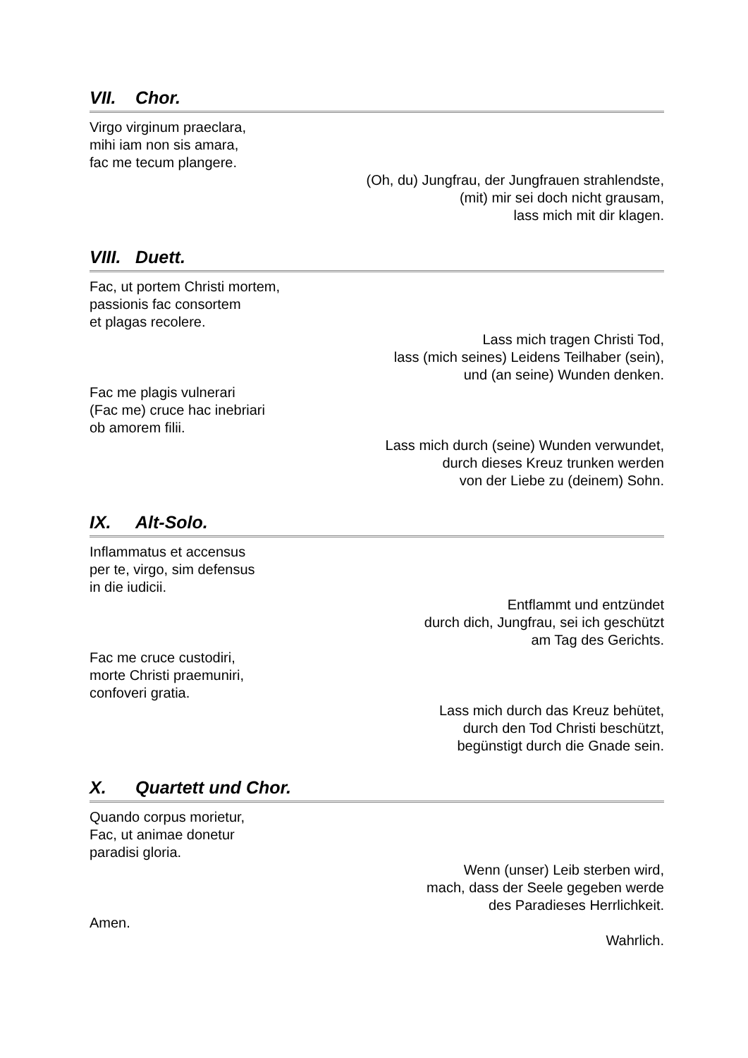VII. Chor.
Virgo virginum praeclara,
mihi iam non sis amara,
fac me tecum plangere.
(Oh, du) Jungfrau, der Jungfrauen strahlendste,
(mit) mir sei doch nicht grausam,
lass mich mit dir klagen.
VIII. Duett.
Fac, ut portem Christi mortem,
passionis fac consortem
et plagas recolere.
Lass mich tragen Christi Tod,
lass (mich seines) Leidens Teilhaber (sein),
und (an seine) Wunden denken.
Fac me plagis vulnerari
(Fac me) cruce hac inebriari
ob amorem filii.
Lass mich durch (seine) Wunden verwundet,
durch dieses Kreuz trunken werden
von der Liebe zu (deinem) Sohn.
IX. Alt-Solo.
Inflammatus et accensus
per te, virgo, sim defensus
in die iudicii.
Entflammt und entzündet
durch dich, Jungfrau, sei ich geschützt
am Tag des Gerichts.
Fac me cruce custodiri,
morte Christi praemuniri,
confoveri gratia.
Lass mich durch das Kreuz behütet,
durch den Tod Christi beschützt,
begünstigt durch die Gnade sein.
X. Quartett und Chor.
Quando corpus morietur,
Fac, ut animae donetur
paradisi gloria.
Wenn (unser) Leib sterben wird,
mach, dass der Seele gegeben werde
des Paradieses Herrlichkeit.
Amen.
Wahrlich.